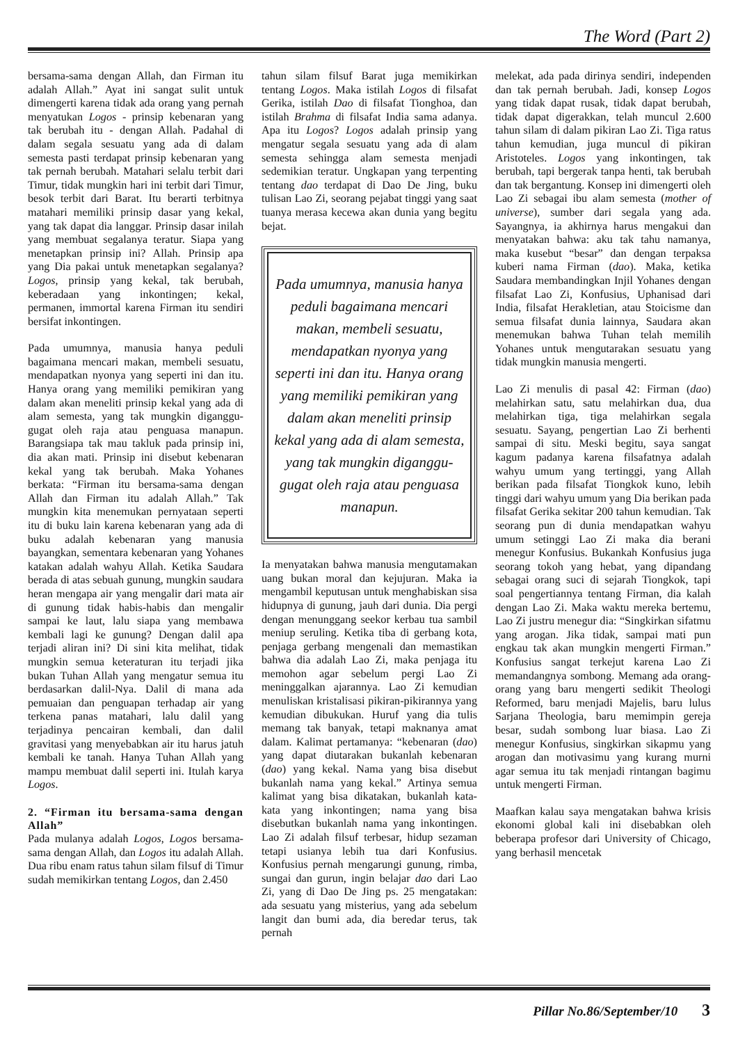The Word (Part 2)
bersama-sama dengan Allah, dan Firman itu adalah Allah.” Ayat ini sangat sulit untuk dimengerti karena tidak ada orang yang pernah menyatukan Logos - prinsip kebenaran yang tak berubah itu - dengan Allah. Padahal di dalam segala sesuatu yang ada di dalam semesta pasti terdapat prinsip kebenaran yang tak pernah berubah. Matahari selalu terbit dari Timur, tidak mungkin hari ini terbit dari Timur, besok terbit dari Barat. Itu berarti terbitnya matahari memiliki prinsip dasar yang kekal, yang tak dapat dia langgar. Prinsip dasar inilah yang membuat segalanya teratur. Siapa yang menetapkan prinsip ini? Allah. Prinsip apa yang Dia pakai untuk menetapkan segalanya? Logos, prinsip yang kekal, tak berubah, keberadaan yang inkontingen; kekal, permanen, immortal karena Firman itu sendiri bersifat inkontingen.
Pada umumnya, manusia hanya peduli bagaimana mencari makan, membeli sesuatu, mendapatkan nyonya yang seperti ini dan itu. Hanya orang yang memiliki pemikiran yang dalam akan meneliti prinsip kekal yang ada di alam semesta, yang tak mungkin diganggu-gugat oleh raja atau penguasa manapun. Barangsiapa tak mau takluk pada prinsip ini, dia akan mati. Prinsip ini disebut kebenaran kekal yang tak berubah. Maka Yohanes berkata: “Firman itu bersama-sama dengan Allah dan Firman itu adalah Allah.” Tak mungkin kita menemukan pernyataan seperti itu di buku lain karena kebenaran yang ada di buku adalah kebenaran yang manusia bayangkan, sementara kebenaran yang Yohanes katakan adalah wahyu Allah. Ketika Saudara berada di atas sebuah gunung, mungkin saudara heran mengapa air yang mengalir dari mata air di gunung tidak habis-habis dan mengalir sampai ke laut, lalu siapa yang membawa kembali lagi ke gunung? Dengan dalil apa terjadi aliran ini? Di sini kita melihat, tidak mungkin semua keteraturan itu terjadi jika bukan Tuhan Allah yang mengatur semua itu berdasarkan dalil-Nya. Dalil di mana ada pemuaian dan penguapan terhadap air yang terkena panas matahari, lalu dalil yang terjadinya pencairan kembali, dan dalil gravitasi yang menyebabkan air itu harus jatuh kembali ke tanah. Hanya Tuhan Allah yang mampu membuat dalil seperti ini. Itulah karya Logos.
2. “Firman itu bersama-sama dengan Allah”
Pada mulanya adalah Logos, Logos bersama-sama dengan Allah, dan Logos itu adalah Allah. Dua ribu enam ratus tahun silam filsuf di Timur sudah memikirkan tentang Logos, dan 2.450
tahun silam filsuf Barat juga memikirkan tentang Logos. Maka istilah Logos di filsafat Gerika, istilah Dao di filsafat Tionghoa, dan istilah Brahma di filsafat India sama adanya. Apa itu Logos? Logos adalah prinsip yang mengatur segala sesuatu yang ada di alam semesta sehingga alam semesta menjadi sedemikian teratur. Ungkapan yang terpenting tentang dao terdapat di Dao De Jing, buku tulisan Lao Zi, seorang pejabat tinggi yang saat tuanya merasa kecewa akan dunia yang begitu bejat.
Pada umumnya, manusia hanya peduli bagaimana mencari makan, membeli sesuatu, mendapatkan nyonya yang seperti ini dan itu. Hanya orang yang memiliki pemikiran yang dalam akan meneliti prinsip kekal yang ada di alam semesta, yang tak mungkin diganggu-gugat oleh raja atau penguasa manapun.
Ia menyatakan bahwa manusia mengutamakan uang bukan moral dan kejujuran. Maka ia mengambil keputusan untuk menghabiskan sisa hidupnya di gunung, jauh dari dunia. Dia pergi dengan menunggang seekor kerbau tua sambil meniup seruling. Ketika tiba di gerbang kota, penjaga gerbang mengenali dan memastikan bahwa dia adalah Lao Zi, maka penjaga itu memohon agar sebelum pergi Lao Zi meninggalkan ajarannya. Lao Zi kemudian menuliskan kristalisasi pikiran-pikirannya yang kemudian dibukukan. Huruf yang dia tulis memang tak banyak, tetapi maknanya amat dalam. Kalimat pertamanya: “kebenaran (dao) yang dapat diutarakan bukanlah kebenaran (dao) yang kekal. Nama yang bisa disebut bukanlah nama yang kekal.” Artinya semua kalimat yang bisa dikatakan, bukanlah kata-kata yang inkontingen; nama yang bisa disebutkan bukanlah nama yang inkontingen. Lao Zi adalah filsuf terbesar, hidup sezaman tetapi usianya lebih tua dari Konfusius. Konfusius pernah mengarungi gunung, rimba, sungai dan gurun, ingin belajar dao dari Lao Zi, yang di Dao De Jing ps. 25 mengatakan: ada sesuatu yang misterius, yang ada sebelum langit dan bumi ada, dia beredar terus, tak pernah
melekat, ada pada dirinya sendiri, independen dan tak pernah berubah. Jadi, konsep Logos yang tidak dapat rusak, tidak dapat berubah, tidak dapat digerakkan, telah muncul 2.600 tahun silam di dalam pikiran Lao Zi. Tiga ratus tahun kemudian, juga muncul di pikiran Aristoteles. Logos yang inkontingen, tak berubah, tapi bergerak tanpa henti, tak berubah dan tak bergantung. Konsep ini dimengerti oleh Lao Zi sebagai ibu alam semesta (mother of universe), sumber dari segala yang ada. Sayangnya, ia akhirnya harus mengakui dan menyatakan bahwa: aku tak tahu namanya, maka kusebut “besar” dan dengan terpaksa kuberi nama Firman (dao). Maka, ketika Saudara membandingkan Injil Yohanes dengan filsafat Lao Zi, Konfusius, Uphanisad dari India, filsafat Herakletian, atau Stoicisme dan semua filsafat dunia lainnya, Saudara akan menemukan bahwa Tuhan telah memilih Yohanes untuk mengutarakan sesuatu yang tidak mungkin manusia mengerti.
Lao Zi menulis di pasal 42: Firman (dao) melahirkan satu, satu melahirkan dua, dua melahirkan tiga, tiga melahirkan segala sesuatu. Sayang, pengertian Lao Zi berhenti sampai di situ. Meski begitu, saya sangat kagum padanya karena filsafatnya adalah wahyu umum yang tertinggi, yang Allah berikan pada filsafat Tiongkok kuno, lebih tinggi dari wahyu umum yang Dia berikan pada filsafat Gerika sekitar 200 tahun kemudian. Tak seorang pun di dunia mendapatkan wahyu umum setinggi Lao Zi maka dia berani menegur Konfusius. Bukankah Konfusius juga seorang tokoh yang hebat, yang dipandang sebagai orang suci di sejarah Tiongkok, tapi soal pengertiannya tentang Firman, dia kalah dengan Lao Zi. Maka waktu mereka bertemu, Lao Zi justru menegur dia: “Singkirkan sifatmu yang arogan. Jika tidak, sampai mati pun engkau tak akan mungkin mengerti Firman.” Konfusius sangat terkejut karena Lao Zi memandangnya sombong. Memang ada orang-orang yang baru mengerti sedikit Theologi Reformed, baru menjadi Majelis, baru lulus Sarjana Theologia, baru memimpin gereja besar, sudah sombong luar biasa. Lao Zi menegur Konfusius, singkirkan sikapmu yang arogan dan motivasimu yang kurang murni agar semua itu tak menjadi rintangan bagimu untuk mengerti Firman.
Maafkan kalau saya mengatakan bahwa krisis ekonomi global kali ini disebabkan oleh beberapa profesor dari University of Chicago, yang berhasil mencetak
Pillar No.86/September/10 3